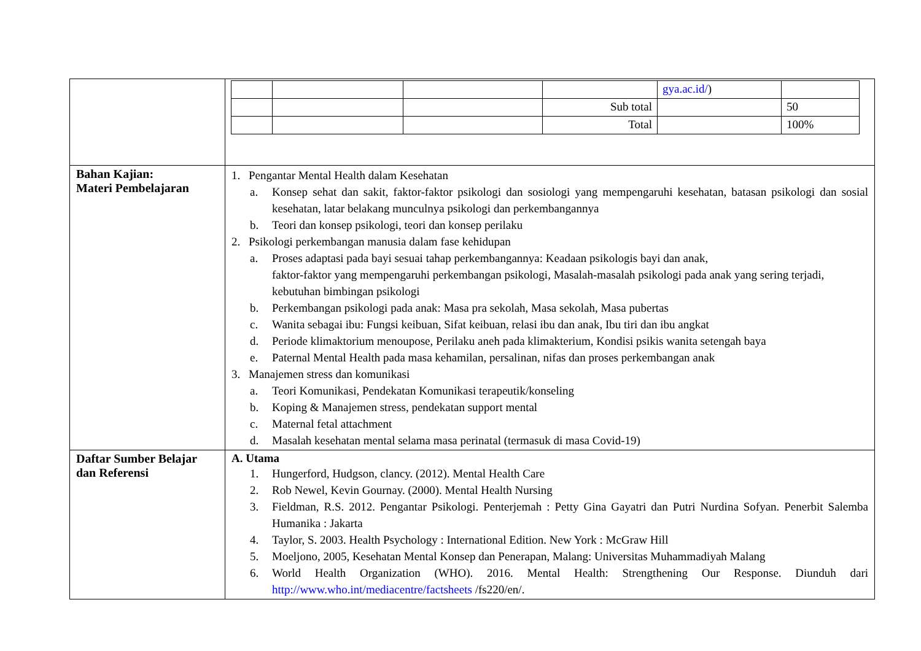| | / / / / / gya.ac.id/ ) / / / / / / Sub total / / 50 / / / / / Total / / 100% / |
| Bahan Kajian: Materi Pembelajaran | 1. Pengantar Mental Health dalam Kesehatan a. Konsep sehat dan sakit, faktor-faktor psikologi dan sosiologi yang mempengaruhi kesehatan, batasan psikologi dan sosial kesehatan, latar belakang munculnya psikologi dan perkembangannya b. Teori dan konsep psikologi, teori dan konsep perilaku 2. Psikologi perkembangan manusia dalam fase kehidupan a. Proses adaptasi pada bayi sesuai tahap perkembangannya: Keadaan psikologis bayi dan anak, faktor-faktor yang mempengaruhi perkembangan psikologi, Masalah-masalah psikologi pada anak yang sering terjadi, kebutuhan bimbingan psikologi b. Perkembangan psikologi pada anak: Masa pra sekolah, Masa sekolah, Masa pubertas c. Wanita sebagai ibu: Fungsi keibuan, Sifat keibuan, relasi ibu dan anak, Ibu tiri dan ibu angkat d. Periode klimaktorium menoupose, Perilaku aneh pada klimakterium, Kondisi psikis wanita setengah baya e. Paternal Mental Health pada masa kehamilan, persalinan, nifas dan proses perkembangan anak 3. Manajemen stress dan komunikasi a. Teori Komunikasi, Pendekatan Komunikasi terapeutik/konseling b. Koping & Manajemen stress, pendekatan support mental c. Maternal fetal attachment d. Masalah kesehatan mental selama masa perinatal (termasuk di masa Covid-19) |
| Daftar Sumber Belajar dan Referensi | A. Utama 1. Hungerford, Hudgson, clancy. (2012). Mental Health Care 2. Rob Newel, Kevin Gournay. (2000). Mental Health Nursing 3. Fieldman, R.S. 2012. Pengantar Psikologi. Penterjemah : Petty Gina Gayatri dan Putri Nurdina Sofyan. Penerbit Salemba Humanika : Jakarta 4. Taylor, S. 2003. Health Psychology : International Edition. New York : McGraw Hill 5. Moeljono, 2005, Kesehatan Mental Konsep dan Penerapan, Malang: Universitas Muhammadiyah Malang 6. World Health Organization (WHO). 2016. Mental Health: Strengthening Our Response. Diunduh dari http://www.who.int/mediacentre/factsheets /fs220/en/. |